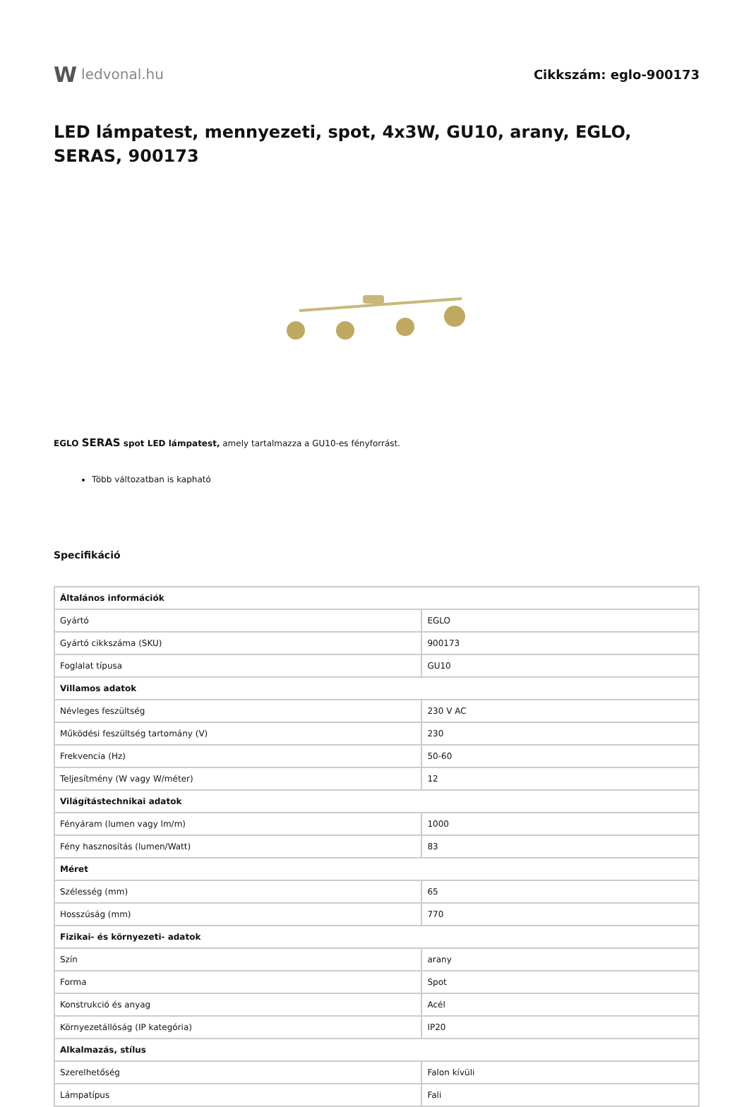W ledvonal.hu Cikkszám: eglo-900173
LED lámpatest, mennyezeti, spot, 4x3W, GU10, arany, EGLO, SERAS, 900173
EGLO SERAS spot LED lámpatest, amely tartalmazza a GU10-es fényforrást.
Több változatban is kapható
Specifikáció
| Általános információk | |
| Gyártó | EGLO |
| Gyártó cikkszáma (SKU) | 900173 |
| Foglalat típusa | GU10 |
| Villamos adatok | |
| Névleges feszültség | 230 V AC |
| Működési feszültség tartomány (V) | 230 |
| Frekvencia (Hz) | 50-60 |
| Teljesítmény (W vagy W/méter) | 12 |
| Világítástechnikai adatok | |
| Fényáram (lumen vagy lm/m) | 1000 |
| Fény hasznosítás (lumen/Watt) | 83 |
| Méret | |
| Szélesség (mm) | 65 |
| Hosszúság (mm) | 770 |
| Fizikai- és környezeti- adatok | |
| Szín | arany |
| Forma | Spot |
| Konstrukció és anyag | Acél |
| Környezetállóság (IP kategória) | IP20 |
| Alkalmazás, stílus | |
| Szerelhetőség | Falon kívüli |
| Lámpatípus | Fali |